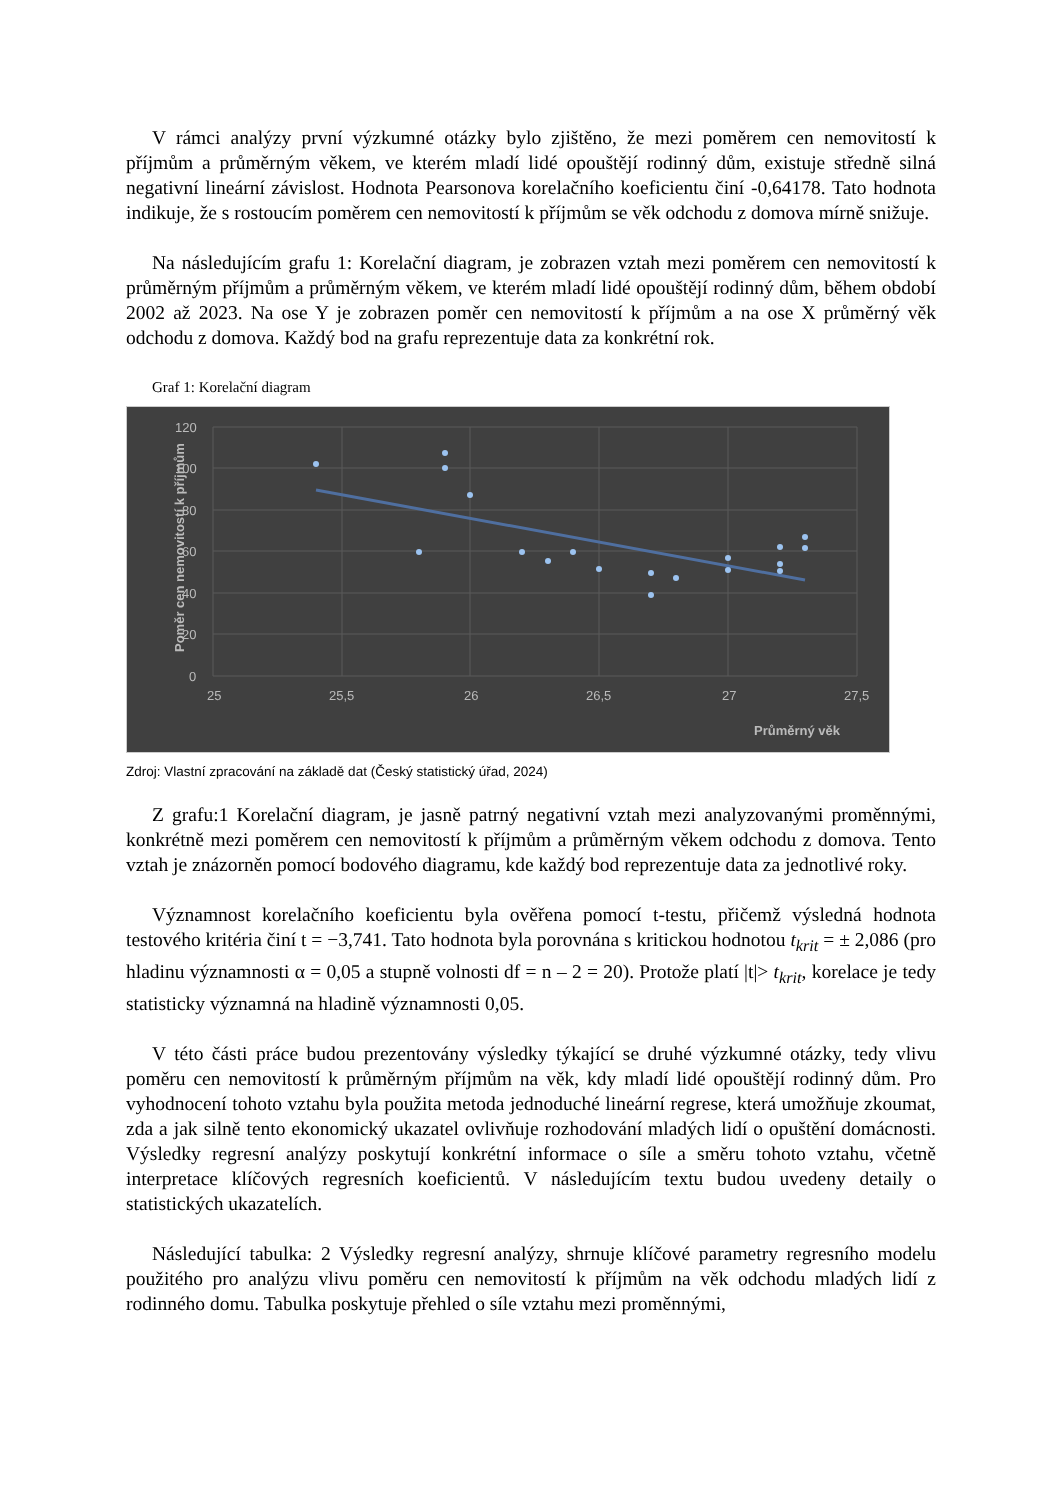V rámci analýzy první výzkumné otázky bylo zjištěno, že mezi poměrem cen nemovitostí k příjmům a průměrným věkem, ve kterém mladí lidé opouštějí rodinný dům, existuje středně silná negativní lineární závislost. Hodnota Pearsonova korelačního koeficientu činí -0,64178. Tato hodnota indikuje, že s rostoucím poměrem cen nemovitostí k příjmům se věk odchodu z domova mírně snižuje.
Na následujícím grafu 1: Korelační diagram, je zobrazen vztah mezi poměrem cen nemovitostí k průměrným příjmům a průměrným věkem, ve kterém mladí lidé opouštějí rodinný dům, během období 2002 až 2023. Na ose Y je zobrazen poměr cen nemovitostí k příjmům a na ose X průměrný věk odchodu z domova. Každý bod na grafu reprezentuje data za konkrétní rok.
Graf 1: Korelační diagram
120
100
80
60
40
20
0
25
25,5
26
26,5
27
27,5
Průměrný věk
Poměr cen nemovitostí k příjmům
Zdroj: Vlastní zpracování na základě dat (Český statistický úřad, 2024)
Z grafu:1 Korelační diagram, je jasně patrný negativní vztah mezi analyzovanými proměnnými, konkrétně mezi poměrem cen nemovitostí k příjmům a průměrným věkem odchodu z domova. Tento vztah je znázorněn pomocí bodového diagramu, kde každý bod reprezentuje data za jednotlivé roky.
Významnost korelačního koeficientu byla ověřena pomocí t-testu, přičemž výsledná hodnota testového kritéria činí t = −3,741. Tato hodnota byla porovnána s kritickou hodnotou t<sub>krit</sub> = ± 2,086 (pro hladinu významnosti α = 0,05 a stupně volnosti df = n – 2 = 20). Protože platí |t|> t<sub>krit</sub>, korelace je tedy statisticky významná na hladině významnosti 0,05.
V této části práce budou prezentovány výsledky týkající se druhé výzkumné otázky, tedy vlivu poměru cen nemovitostí k průměrným příjmům na věk, kdy mladí lidé opouštějí rodinný dům. Pro vyhodnocení tohoto vztahu byla použita metoda jednoduché lineární regrese, která umožňuje zkoumat, zda a jak silně tento ekonomický ukazatel ovlivňuje rozhodování mladých lidí o opuštění domácnosti. Výsledky regresní analýzy poskytují konkrétní informace o síle a směru tohoto vztahu, včetně interpretace klíčových regresních koeficientů. V následujícím textu budou uvedeny detaily o statistických ukazatelích.
Následující tabulka: 2 Výsledky regresní analýzy, shrnuje klíčové parametry regresního modelu použitého pro analýzu vlivu poměru cen nemovitostí k příjmům na věk odchodu mladých lidí z rodinného domu. Tabulka poskytuje přehled o síle vztahu mezi proměnnými,